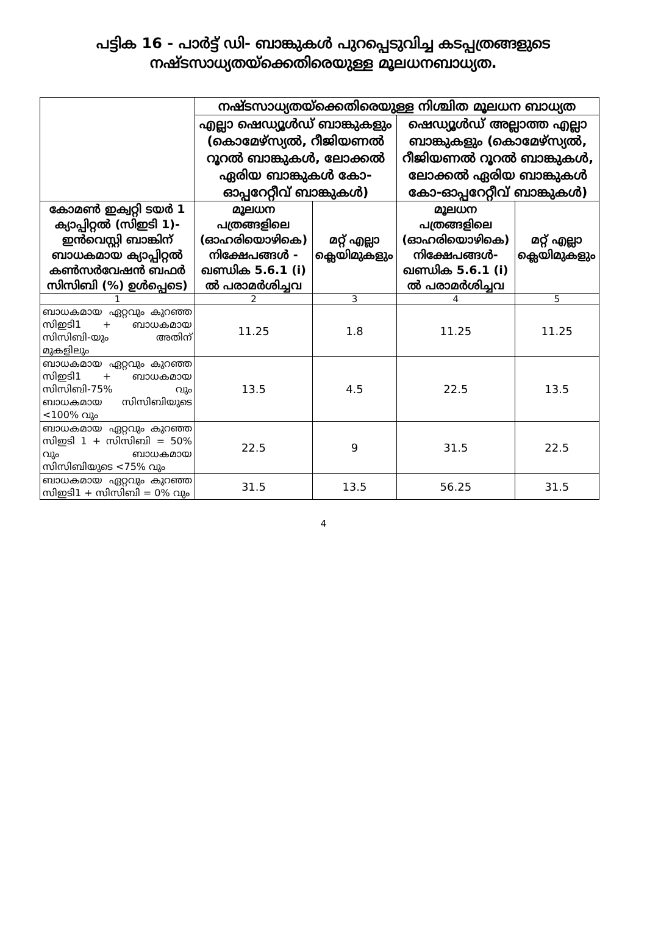പട്ടിക 16 - പാർട്ട് ഡി- ബാങ്കുകൾ പുറപ്പെടുവിച്ച കടപ്പത്രങ്ങളുടെ നഷ്ടസാധ്യതയ്ക്കെതിരെയുള്ള മൂലധനബാധ്യത.
| | നഷ്ടസാധ്യതയ്ക്കെതിരെയുള്ള നിശ്ചിത മൂലധന ബാധ്യത | | | |
| --- | --- | --- | --- | --- |
| | എല്ലാ ഷെഡ്യൂൾഡ് ബാങ്കുകളും (കൊമേഴ്സ്യൽ, റീജിയണൽ റൂറൽ ബാങ്കുകൾ, ലോക്കൽ ഏരിയ ബാങ്കുകൾ കോ-ഓപ്പറേറ്റീവ് ബാങ്കുകൾ) | | ഷെഡ്യൂൾഡ് അല്ലാത്ത എല്ലാ ബാങ്കുകളും (കൊമേഴ്സ്യൽ, റീജിയണൽ റൂറൽ ബാങ്കുകൾ, ലോക്കൽ ഏരിയ ബാങ്കുകൾ കോ-ഓപ്പറേറ്റീവ് ബാങ്കുകൾ) | |
| കോമൺ ഇക്വറ്റി ടയർ 1 ക്യാപ്പിറ്റൽ (സിഇടി 1)- ഇൻവെസ്റ്റി ബാങ്കിന് ബാധകമായ ക്യാപ്പിറ്റൽ കൺസർവേഷൻ ബഫർ സിസിബി (%) ഉൾപ്പെടെ) | മൂലധന പത്രങ്ങളിലെ (ഓഹരിയൊഴികെ) നിക്ഷേപങ്ങൾ - ഖണ്ഡിക 5.6.1 (i) ൽ പരാമർശിച്ചവ | മറ്റ് എല്ലാ ക്ലെയിമുകളും | മൂലധന പത്രങ്ങളിലെ (ഓഹരിയൊഴികെ) നിക്ഷേപങ്ങൾ- ഖണ്ഡിക 5.6.1 (i) ൽ പരാമർശിച്ചവ | മറ്റ് എല്ലാ ക്ലെയിമുകളും |
| 1 | 2 | 3 | 4 | 5 |
| ബാധകമായ ഏറ്റവും കുറഞ്ഞ സിഇടി1 + ബാധകമായ സിസിബി-യും അതിന് മുകളിലും | 11.25 | 1.8 | 11.25 | 11.25 |
| ബാധകമായ ഏറ്റവും കുറഞ്ഞ സിഇടി1 + ബാധകമായ സിസിബി-75% വും ബാധകമായ സിസിബിയുടെ <100% വും | 13.5 | 4.5 | 22.5 | 13.5 |
| ബാധകമായ ഏറ്റവും കുറഞ്ഞ സിഇടി 1 + സിസിബി = 50% വും ബാധകമായ സിസിബിയുടെ <75% വും | 22.5 | 9 | 31.5 | 22.5 |
| ബാധകമായ ഏറ്റവും കുറഞ്ഞ സിഇടി1 + സിസിബി = 0% വും | 31.5 | 13.5 | 56.25 | 31.5 |
4